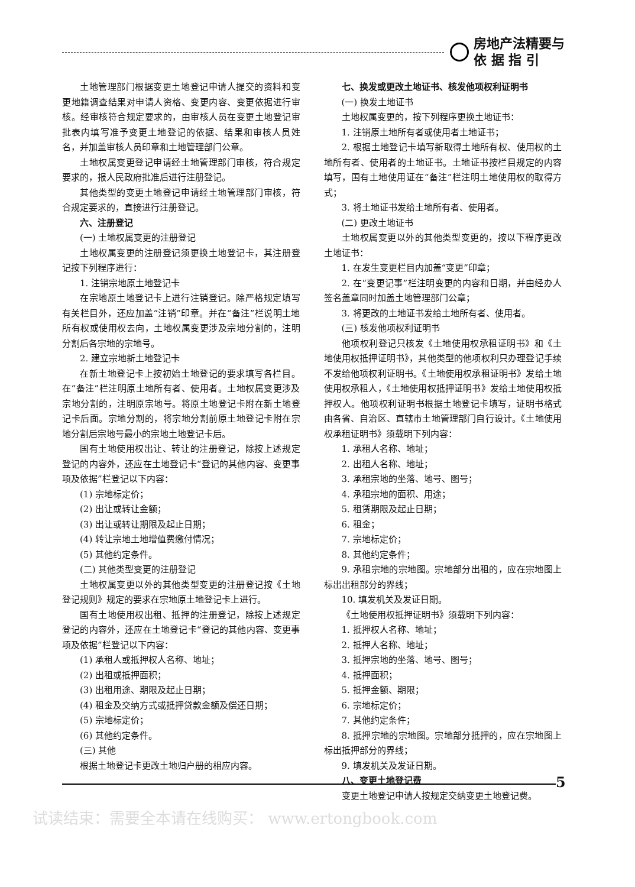房地产法精要与
依 据 指 引
土地管理部门根据变更土地登记申请人提交的资料和变更地籍调查结果对申请人资格、变更内容、变更依据进行审核。经审核符合规定要求的，由审核人员在变更土地登记审批表内填写准予变更土地登记的依据、结果和审核人员姓名，并加盖审核人员印章和土地管理部门公章。
土地权属变更登记申请经土地管理部门审核，符合规定要求的，报人民政府批准后进行注册登记。
其他类型的变更土地登记申请经土地管理部门审核，符合规定要求的，直接进行注册登记。
六、注册登记
(一) 土地权属变更的注册登记
土地权属变更的注册登记须更换土地登记卡，其注册登记按下列程序进行：
1. 注销宗地原土地登记卡
在宗地原土地登记卡上进行注销登记。除严格规定填写有关栏目外，还应加盖“注销”印章。并在“备注”栏说明土地所有权或使用权去向，土地权属变更涉及宗地分割的，注明分割后各宗地的宗地号。
2. 建立宗地新土地登记卡
在新土地登记卡上按初始土地登记的要求填写各栏目。在“备注”栏注明原土地所有者、使用者。土地权属变更涉及宗地分割的，注明原宗地号。将原土地登记卡附在新土地登记卡后面。宗地分割的，将宗地分割前原土地登记卡附在宗地分割后宗地号最小的宗地土地登记卡后。
国有土地使用权出让、转让的注册登记，除按上述规定登记的内容外，还应在土地登记卡“登记的其他内容、变更事项及依据”栏登记以下内容：
(1) 宗地标定价；
(2) 出让或转让金额；
(3) 出让或转让期限及起止日期；
(4) 转让宗地土地增值费缴付情况；
(5) 其他约定条件。
(二) 其他类型变更的注册登记
土地权属变更以外的其他类型变更的注册登记按《土地登记规则》规定的要求在宗地原土地登记卡上进行。
国有土地使用权出租、抵押的注册登记，除按上述规定登记的内容外，还应在土地登记卡“登记的其他内容、变更事项及依据”栏登记以下内容：
(1) 承租人或抵押权人名称、地址；
(2) 出租或抵押面积；
(3) 出租用途、期限及起止日期；
(4) 租金及交纳方式或抵押贷款金额及偿还日期；
(5) 宗地标定价；
(6) 其他约定条件。
(三) 其他
根据土地登记卡更改土地归户册的相应内容。
七、换发或更改土地证书、核发他项权利证明书
(一) 换发土地证书
土地权属变更的，按下列程序更换土地证书：
1. 注销原土地所有者或使用者土地证书；
2. 根据土地登记卡填写新取得土地所有权、使用权的土地所有者、使用者的土地证书。土地证书按栏目规定的内容填写，国有土地使用证在“备注”栏注明土地使用权的取得方式；
3. 将土地证书发给土地所有者、使用者。
(二) 更改土地证书
土地权属变更以外的其他类型变更的，按以下程序更改土地证书：
1. 在发生变更栏目内加盖“变更”印章；
2. 在“变更记事”栏注明变更的内容和日期，并由经办人签名盖章同时加盖土地管理部门公章；
3. 将更改的土地证书发给土地所有者、使用者。
(三) 核发他项权利证明书
他项权利登记只核发《土地使用权承租证明书》和《土地使用权抵押证明书》，其他类型的他项权利只办理登记手续不发给他项权利证明书。《土地使用权承租证明书》发给土地使用权承租人，《土地使用权抵押证明书》发给土地使用权抵押权人。他项权利证明书根据土地登记卡填写，证明书格式由各省、自治区、直辖市土地管理部门自行设计。《土地使用权承租证明书》须载明下列内容：
1. 承租人名称、地址；
2. 出租人名称、地址；
3. 承租宗地的坐落、地号、图号；
4. 承租宗地的面积、用途；
5. 租赁期限及起止日期；
6. 租金；
7. 宗地标定价；
8. 其他约定条件；
9. 承租宗地的宗地图。宗地部分出租的，应在宗地图上标出出租部分的界线；
10. 填发机关及发证日期。
《土地使用权抵押证明书》须载明下列内容：
1. 抵押权人名称、地址；
2. 抵押人名称、地址；
3. 抵押宗地的坐落、地号、图号；
4. 抵押面积；
5. 抵押金额、期限；
6. 宗地标定价；
7. 其他约定条件；
8. 抵押宗地的宗地图。宗地部分抵押的，应在宗地图上标出抵押部分的界线；
9. 填发机关及发证日期。
八、变更土地登记费
变更土地登记申请人按规定交纳变更土地登记费。
5
试读结束：需要全本请在线购买： www.ertongbook.com